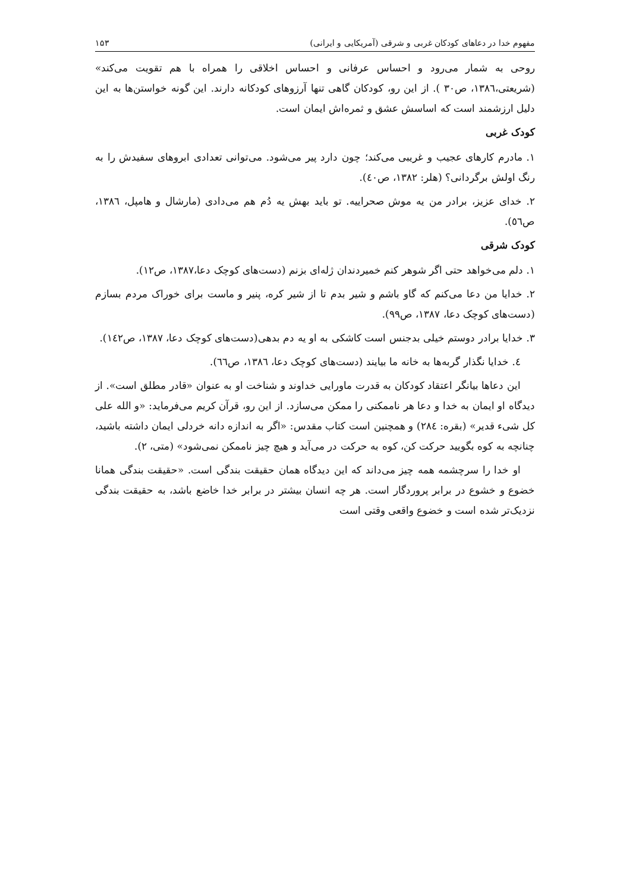مفهوم خدا در دعاهای کودکان غربی و شرقی (آمریکایی و ایرانی) ۱۵۳
روحی به شمار می‌رود و احساس عرفانی و احساس اخلاقی را همراه با هم تقویت می‌کند» (شریعتی،۱۳۸٦، ص۳۰ ). از این رو، کودکان گاهی تنها آرزوهای کودکانه دارند. این گونه خواستن‌ها به این دلیل ارزشمند است که اساسش عشق و ثمره‌اش ایمان است.
کودک غربی
۱. مادرم کارهای عجیب و غریبی می‌کند؛ چون دارد پیر می‌شود. می‌توانی تعدادی ابروهای سفیدش را به رنگ اولش برگردانی؟ (هلر: ۱۳۸۲، ص٤۰).
۲. خدای عزیز، برادر من یه موش صحراییه. تو باید بهش یه دُم هم می‌دادی (مارشال و هامپل، ۱۳۸٦، ص٥٦).
کودک شرقی
۱. دلم می‌خواهد حتی اگر شوهر کنم خمیردندان ژله‌ای بزنم (دست‌های کوچک دعا،۱۳۸۷، ص۱۲).
۲. خدایا من دعا می‌کنم که گاو باشم و شیر بدم تا از شیر کره، پنیر و ماست برای خوراک مردم بسازم (دست‌های کوچک دعا، ۱۳۸۷، ص۹۹).
۳. خدایا برادر دوستم خیلی بدجنس است کاشکی به او یه دم بدهی(دست‌های کوچک دعا، ۱۳۸۷، ص۱٤۲).
٤. خدایا نگذار گربه‌ها به خانه ما بیایند (دست‌های کوچک دعا، ۱۳۸٦، ص٦٦).
این دعاها بیانگر اعتقاد کودکان به قدرت ماورایی خداوند و شناخت او به عنوان «قادر مطلق است». از دیدگاه او ایمان به خدا و دعا هر ناممکنی را ممکن می‌سازد. از این رو، قرآن کریم می‌فرماید: «و الله علی کل شیء قدیر» (بقره: ۲۸٤) و همچنین است کتاب مقدس: «اگر به اندازه دانه خردلی ایمان داشته باشید، چنانچه به کوه بگویید حرکت کن، کوه به حرکت در می‌آید و هیچ چیز ناممکن نمی‌شود» (متی، ۲).
او خدا را سرچشمه همه چیز می‌داند که این دیدگاه همان حقیقت بندگی است. «حقیقت بندگی همانا خضوع و خشوع در برابر پروردگار است. هر چه انسان بیشتر در برابر خدا خاضع باشد، به حقیقت بندگی نزدیک‌تر شده است و خضوع واقعی وقتی است